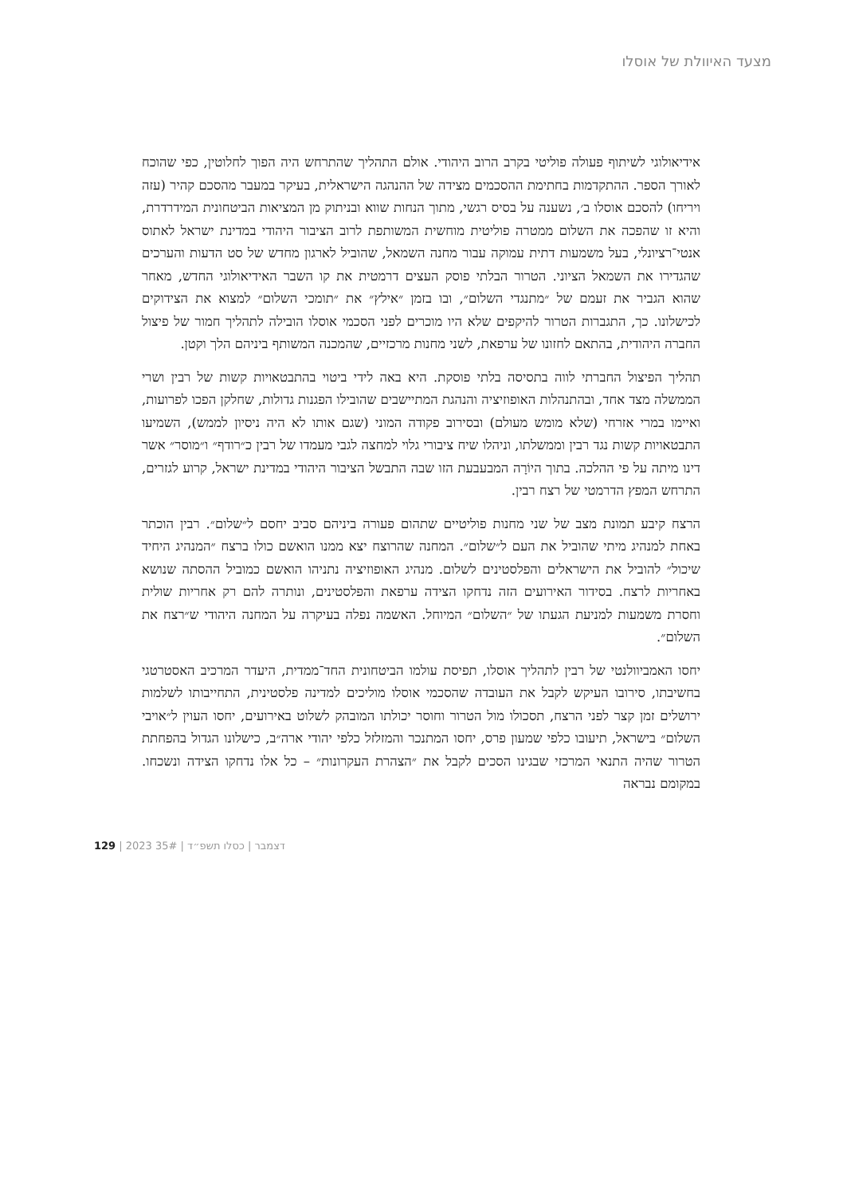מצעד האיוולת של אוסלו
אידיאולוגי לשיתוף פעולה פוליטי בקרב הרוב היהודי. אולם התהליך שהתרחש היה הפוך לחלוטין, כפי שהוכח לאורך הספר. ההתקדמות בחתימת ההסכמים מצידה של ההנהגה הישראלית, בעיקר במעבר מהסכם קהיר (עזה ויריחו) להסכם אוסלו ב׳, נשענה על בסיס רגשי, מתוך הנחות שווא ובניתוק מן המציאות הביטחונית המידרדרת, והיא זו שהפכה את השלום ממטרה פוליטית מוחשית המשותפת לרוב הציבור היהודי במדינת ישראל לאתוס אנטי־רציונלי, בעל משמעות דתית עמוקה עבור מחנה השמאל, שהוביל לארגון מחדש של סט הדעות והערכים שהגדירו את השמאל הציוני. הטרור הבלתי פוסק העצים דרמטית את קו השבר האידיאולוגי החדש, מאחר שהוא הגביר את זעמם של ״מתנגדי השלום״, ובו בזמן ״אילץ״ את ״תומכי השלום״ למצוא את הצידוקים לכישלונו. כך, התגברות הטרור להיקפים שלא היו מוכרים לפני הסכמי אוסלו הובילה לתהליך חמור של פיצול החברה היהודית, בהתאם לחזונו של ערפאת, לשני מחנות מרכזיים, שהמכנה המשותף ביניהם הלך וקטן.
תהליך הפיצול החברתי לווה בתסיסה בלתי פוסקת. היא באה לידי ביטוי בהתבטאויות קשות של רבין ושרי הממשלה מצד אחד, ובהתנהלות האופוזיציה והנהגת המתיישבים שהובילו הפגנות גדולות, שחלקן הפכו לפרועות, ואיימו במרי אזרחי (שלא מומש מעולם) ובסירוב פקודה המוני (שגם אותו לא היה ניסיון לממש), השמיעו התבטאויות קשות נגד רבין וממשלתו, וניהלו שיח ציבורי גלוי למחצה לגבי מעמדו של רבין כ״רודף״ ו״מוסר״ אשר דינו מיתה על פי ההלכה. בתוך היוֹרָה המבעבעת הזו שבה התבשל הציבור היהודי במדינת ישראל, קרוע לגזרים, התרחש המפץ הדרמטי של רצח רבין.
הרצח קיבע תמונת מצב של שני מחנות פוליטיים שתהום פעורה ביניהם סביב יחסם ל״שלום״. רבין הוכתר באחת למנהיג מיתי שהוביל את העם ל״שלום״. המחנה שהרוצח יצא ממנו הואשם כולו ברצח ״המנהיג היחיד שיכול״ להוביל את הישראלים והפלסטינים לשלום. מנהיג האופוזיציה נתניהו הואשם כמוביל ההסתה שנושא באחריות לרצח. בסידור האירועים הזה נדחקו הצידה ערפאת והפלסטינים, ונותרה להם רק אחריות שולית וחסרת משמעות למניעת הגעתו של ״השלום״ המיוחל. האשמה נפלה בעיקרה על המחנה היהודי ש״רצח את השלום״.
יחסו האמביוולנטי של רבין לתהליך אוסלו, תפיסת עולמו הביטחונית החד־ממדית, היעדר המרכיב האסטרטגי בחשיבתו, סירובו העיקש לקבל את העובדה שהסכמי אוסלו מוליכים למדינה פלסטינית, התחייבותו לשלמות ירושלים זמן קצר לפני הרצח, תסכולו מול הטרור וחוסר יכולתו המובהק לשלוט באירועים, יחסו העוין ל״אויבי השלום״ בישראל, תיעובו כלפי שמעון פרס, יחסו המתנכר והמזלזל כלפי יהודי ארה״ב, כישלונו הגדול בהפחתת הטרור שהיה התנאי המרכזי שבגינו הסכים לקבל את ״הצהרת העקרונות״ – כל אלו נדחקו הצידה ונשכחו. במקומם נבראה
129 | 2023 דצמבר | כסלו תשפ״ד | 35#